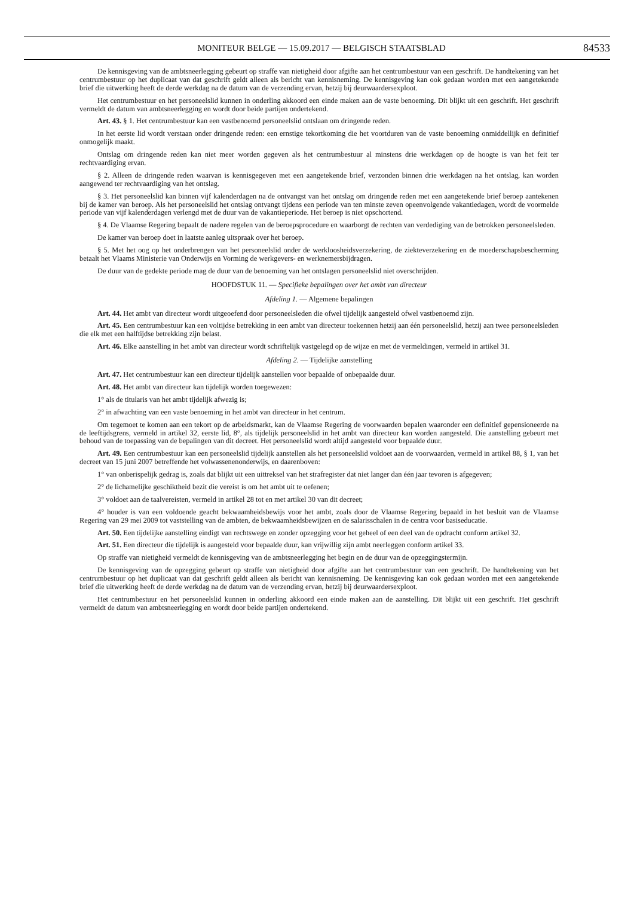MONITEUR BELGE — 15.09.2017 — BELGISCH STAATSBLAD 84533
De kennisgeving van de ambtsneerlegging gebeurt op straffe van nietigheid door afgifte aan het centrumbestuur van een geschrift. De handtekening van het centrumbestuur op het duplicaat van dat geschrift geldt alleen als bericht van kennisneming. De kennisgeving kan ook gedaan worden met een aangetekende brief die uitwerking heeft de derde werkdag na de datum van de verzending ervan, hetzij bij deurwaardersexploot.
Het centrumbestuur en het personeelslid kunnen in onderling akkoord een einde maken aan de vaste benoeming. Dit blijkt uit een geschrift. Het geschrift vermeldt de datum van ambtsneerlegging en wordt door beide partijen ondertekend.
Art. 43. § 1. Het centrumbestuur kan een vastbenoemd personeelslid ontslaan om dringende reden.
In het eerste lid wordt verstaan onder dringende reden: een ernstige tekortkoming die het voortduren van de vaste benoeming onmiddellijk en definitief onmogelijk maakt.
Ontslag om dringende reden kan niet meer worden gegeven als het centrumbestuur al minstens drie werkdagen op de hoogte is van het feit ter rechtvaardiging ervan.
§ 2. Alleen de dringende reden waarvan is kennisgegeven met een aangetekende brief, verzonden binnen drie werkdagen na het ontslag, kan worden aangewend ter rechtvaardiging van het ontslag.
§ 3. Het personeelslid kan binnen vijf kalenderdagen na de ontvangst van het ontslag om dringende reden met een aangetekende brief beroep aantekenen bij de kamer van beroep. Als het personeelslid het ontslag ontvangt tijdens een periode van ten minste zeven opeenvolgende vakantiedagen, wordt de voormelde periode van vijf kalenderdagen verlengd met de duur van de vakantieperiode. Het beroep is niet opschortend.
§ 4. De Vlaamse Regering bepaalt de nadere regelen van de beroepsprocedure en waarborgt de rechten van verdediging van de betrokken personeelsleden.
De kamer van beroep doet in laatste aanleg uitspraak over het beroep.
§ 5. Met het oog op het onderbrengen van het personeelslid onder de werkloosheidsverzekering, de ziekteverzekering en de moederschapsbescherming betaalt het Vlaams Ministerie van Onderwijs en Vorming de werkgevers- en werknemersbijdragen.
De duur van de gedekte periode mag de duur van de benoeming van het ontslagen personeelslid niet overschrijden.
HOOFDSTUK 11. — Specifieke bepalingen over het ambt van directeur
Afdeling 1. — Algemene bepalingen
Art. 44. Het ambt van directeur wordt uitgeoefend door personeelsleden die ofwel tijdelijk aangesteld ofwel vastbenoemd zijn.
Art. 45. Een centrumbestuur kan een voltijdse betrekking in een ambt van directeur toekennen hetzij aan één personeelslid, hetzij aan twee personeelsleden die elk met een halftijdse betrekking zijn belast.
Art. 46. Elke aanstelling in het ambt van directeur wordt schriftelijk vastgelegd op de wijze en met de vermeldingen, vermeld in artikel 31.
Afdeling 2. — Tijdelijke aanstelling
Art. 47. Het centrumbestuur kan een directeur tijdelijk aanstellen voor bepaalde of onbepaalde duur.
Art. 48. Het ambt van directeur kan tijdelijk worden toegewezen:
1° als de titularis van het ambt tijdelijk afwezig is;
2° in afwachting van een vaste benoeming in het ambt van directeur in het centrum.
Om tegemoet te komen aan een tekort op de arbeidsmarkt, kan de Vlaamse Regering de voorwaarden bepalen waaronder een definitief gepensioneerde na de leeftijdsgrens, vermeld in artikel 32, eerste lid, 8°, als tijdelijk personeelslid in het ambt van directeur kan worden aangesteld. Die aanstelling gebeurt met behoud van de toepassing van de bepalingen van dit decreet. Het personeelslid wordt altijd aangesteld voor bepaalde duur.
Art. 49. Een centrumbestuur kan een personeelslid tijdelijk aanstellen als het personeelslid voldoet aan de voorwaarden, vermeld in artikel 88, § 1, van het decreet van 15 juni 2007 betreffende het volwassenenonderwijs, en daarenboven:
1° van onberispelijk gedrag is, zoals dat blijkt uit een uittreksel van het strafregister dat niet langer dan één jaar tevoren is afgegeven;
2° de lichamelijke geschiktheid bezit die vereist is om het ambt uit te oefenen;
3° voldoet aan de taalvereisten, vermeld in artikel 28 tot en met artikel 30 van dit decreet;
4° houder is van een voldoende geacht bekwaamheidsbewijs voor het ambt, zoals door de Vlaamse Regering bepaald in het besluit van de Vlaamse Regering van 29 mei 2009 tot vaststelling van de ambten, de bekwaamheidsbewijzen en de salarisschalen in de centra voor basiseducatie.
Art. 50. Een tijdelijke aanstelling eindigt van rechtswege en zonder opzegging voor het geheel of een deel van de opdracht conform artikel 32.
Art. 51. Een directeur die tijdelijk is aangesteld voor bepaalde duur, kan vrijwillig zijn ambt neerleggen conform artikel 33.
Op straffe van nietigheid vermeldt de kennisgeving van de ambtsneerlegging het begin en de duur van de opzeggingstermijn.
De kennisgeving van de opzegging gebeurt op straffe van nietigheid door afgifte aan het centrumbestuur van een geschrift. De handtekening van het centrumbestuur op het duplicaat van dat geschrift geldt alleen als bericht van kennisneming. De kennisgeving kan ook gedaan worden met een aangetekende brief die uitwerking heeft de derde werkdag na de datum van de verzending ervan, hetzij bij deurwaardersexploot.
Het centrumbestuur en het personeelslid kunnen in onderling akkoord een einde maken aan de aanstelling. Dit blijkt uit een geschrift. Het geschrift vermeldt de datum van ambtsneerlegging en wordt door beide partijen ondertekend.